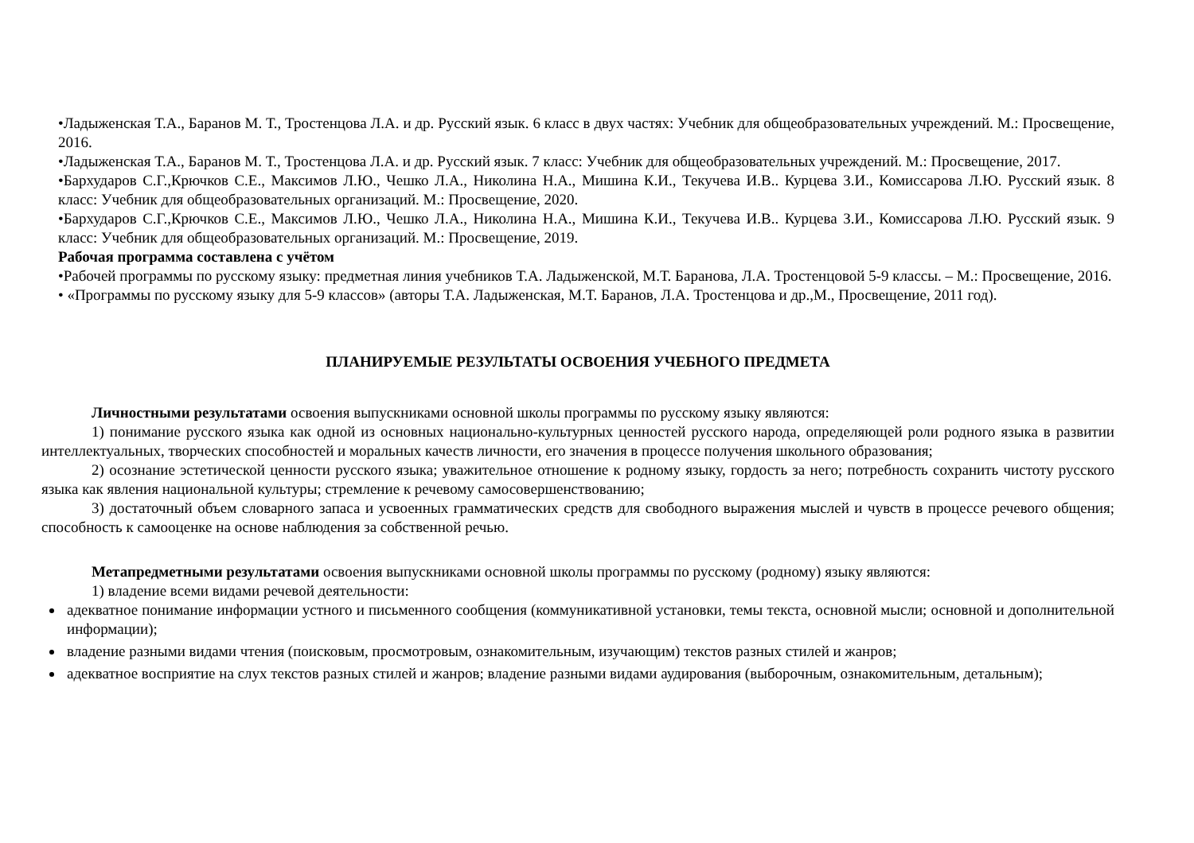•Ладыженская Т.А., Баранов М. Т., Тростенцова Л.А. и др. Русский язык. 6 класс в двух частях: Учебник для общеобразовательных учреждений. М.: Просвещение, 2016.
•Ладыженская Т.А., Баранов М. Т., Тростенцова Л.А. и др. Русский язык. 7 класс: Учебник для общеобразовательных учреждений. М.: Просвещение, 2017.
•Бархударов С.Г.,Крючков С.Е., Максимов Л.Ю., Чешко Л.А., Николина Н.А., Мишина К.И., Текучева И.В.. Курцева З.И., Комиссарова Л.Ю. Русский язык. 8 класс: Учебник для общеобразовательных организаций. М.: Просвещение, 2020.
•Бархударов С.Г.,Крючков С.Е., Максимов Л.Ю., Чешко Л.А., Николина Н.А., Мишина К.И., Текучева И.В.. Курцева З.И., Комиссарова Л.Ю. Русский язык. 9 класс: Учебник для общеобразовательных организаций. М.: Просвещение, 2019.
Рабочая программа составлена с учётом
•Рабочей программы по русскому языку: предметная линия учебников Т.А. Ладыженской, М.Т. Баранова, Л.А. Тростенцовой 5-9 классы. – М.: Просвещение, 2016.
• «Программы по русскому языку для 5-9 классов» (авторы Т.А. Ладыженская, М.Т. Баранов, Л.А. Тростенцова и др.,М., Просвещение, 2011 год).
ПЛАНИРУЕМЫЕ РЕЗУЛЬТАТЫ ОСВОЕНИЯ УЧЕБНОГО ПРЕДМЕТА
Личностными результатами освоения выпускниками основной школы программы по русскому языку являются:
1) понимание русского языка как одной из основных национально-культурных ценностей русского народа, определяющей роли родного языка в развитии интеллектуальных, творческих способностей и моральных качеств личности, его значения в процессе получения школьного образования;
2) осознание эстетической ценности русского языка; уважительное отношение к родному языку, гордость за него; потребность сохранить чистоту русского языка как явления национальной культуры; стремление к речевому самосовершенствованию;
3) достаточный объем словарного запаса и усвоенных грамматических средств для свободного выражения мыслей и чувств в процессе речевого общения; способность к самооценке на основе наблюдения за собственной речью.
Метапредметными результатами освоения выпускниками основной школы программы по русскому (родному) языку являются:
1) владение всеми видами речевой деятельности:
адекватное понимание информации устного и письменного сообщения (коммуникативной установки, темы текста, основной мысли; основной и дополнительной информации);
владение разными видами чтения (поисковым, просмотровым, ознакомительным, изучающим) текстов разных стилей и жанров;
адекватное восприятие на слух текстов разных стилей и жанров; владение разными видами аудирования (выборочным, ознакомительным, детальным);